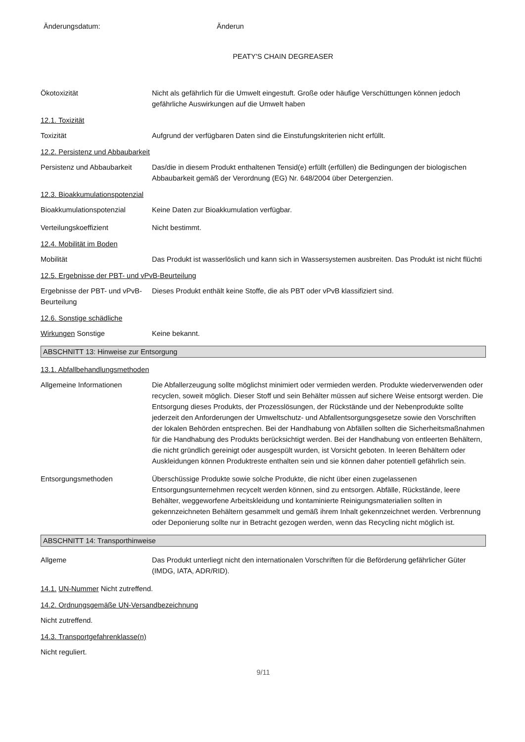Änderungsdatum: Änderun
PEATY'S CHAIN DEGREASER
Ökotoxizität Nicht als gefährlich für die Umwelt eingestuft. Große oder häufige Verschüttungen können jedoch gefährliche Auswirkungen auf die Umwelt haben
12.1. Toxizität
Toxizität Aufgrund der verfügbaren Daten sind die Einstufungskriterien nicht erfüllt.
12.2. Persistenz und Abbaubarkeit
Persistenz und Abbaubarkeit
Das/die in diesem Produkt enthaltenen Tensid(e) erfüllt (erfüllen) die Bedingungen der biologischen Abbaubarkeit gemäß der Verordnung (EG) Nr. 648/2004 über Detergenzien.
12.3. Bioakkumulationspotenzial
Bioakkumulationspotenzial Keine Daten zur Bioakkumulation verfügbar.
Verteilungskoeffizient Nicht bestimmt.
12.4. Mobilität im Boden
Mobilität Das Produkt ist wasserlöslich und kann sich in Wassersystemen ausbreiten. Das Produkt ist nicht flüchti
12.5. Ergebnisse der PBT- und vPvB-Beurteilung
Ergebnisse der PBT- und vPvB-Beurteilung
Dieses Produkt enthält keine Stoffe, die als PBT oder vPvB klassifiziert sind.
12.6. Sonstige schädliche
Wirkungen Sonstige Keine bekannt.
ABSCHNITT 13: Hinweise zur Entsorgung
13.1. Abfallbehandlungsmethoden
Allgemeine Informationen Die Abfallerzeugung sollte möglichst minimiert oder vermieden werden. Produkte wiederverwenden oder recyclen, soweit möglich. Dieser Stoff und sein Behälter müssen auf sichere Weise entsorgt werden. Die Entsorgung dieses Produkts, der Prozesslösungen, der Rückstände und der Nebenprodukte sollte jederzeit den Anforderungen der Umweltschutz- und Abfallentsorgungsgesetze sowie den Vorschriften der lokalen Behörden entsprechen. Bei der Handhabung von Abfällen sollten die Sicherheitsmaßnahmen für die Handhabung des Produkts berücksichtigt werden. Bei der Handhabung von entleerten Behältern, die nicht gründlich gereinigt oder ausgespült wurden, ist Vorsicht geboten. In leeren Behältern oder Auskleidungen können Produktreste enthalten sein und sie können daher potentiell gefährlich sein.
Entsorgungsmethoden Überschüssige Produkte sowie solche Produkte, die nicht über einen zugelassenen Entsorgungsunternehmen recycelt werden können, sind zu entsorgen. Abfälle, Rückstände, leere Behälter, weggeworfene Arbeitskleidung und kontaminierte Reinigungsmaterialien sollten in gekennzeichneten Behältern gesammelt und gemäß ihrem Inhalt gekennzeichnet werden. Verbrennung oder Deponierung sollte nur in Betracht gezogen werden, wenn das Recycling nicht möglich ist.
ABSCHNITT 14: Transporthinweise
Allgeme Das Produkt unterliegt nicht den internationalen Vorschriften für die Beförderung gefährlicher Güter (IMDG, IATA, ADR/RID).
14.1. UN-Nummer Nicht zutreffend.
14.2. Ordnungsgemäße UN-Versandbezeichnung
Nicht zutreffend.
14.3. Transportgefahrenklasse(n)
Nicht reguliert.
9/11